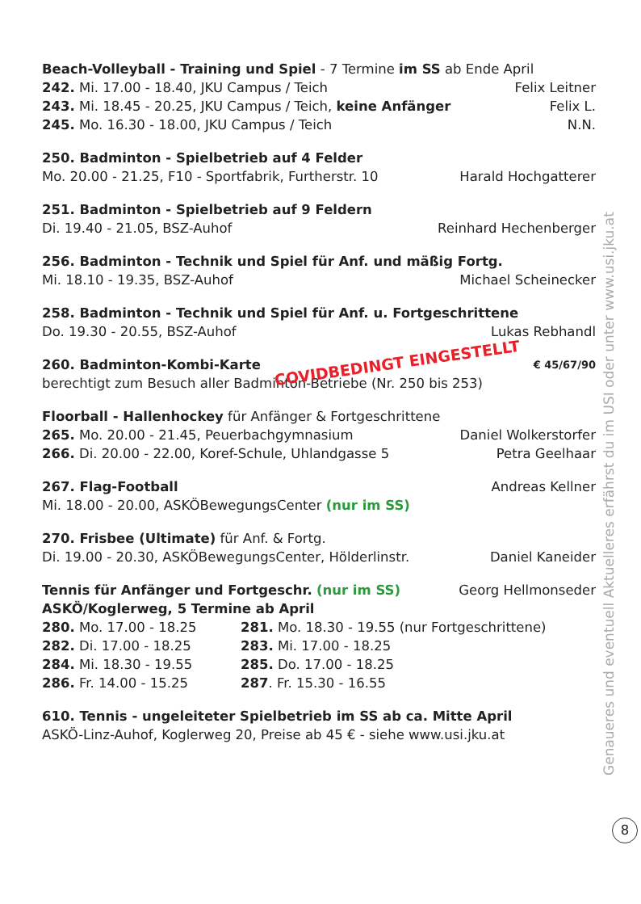Beach-Volleyball - Training und Spiel - 7 Termine im SS ab Ende April
242. Mi. 17.00 - 18.40, JKU Campus / Teich Felix Leitner
243. Mi. 18.45 - 20.25, JKU Campus / Teich, keine Anfänger Felix L.
245. Mo. 16.30 - 18.00, JKU Campus / Teich N.N.
250. Badminton - Spielbetrieb auf 4 Felder
Mo. 20.00 - 21.25, F10 - Sportfabrik, Furtherstr. 10 Harald Hochgatterer
251. Badminton - Spielbetrieb auf 9 Feldern
Di. 19.40 - 21.05, BSZ-Auhof Reinhard Hechenberger
256. Badminton - Technik und Spiel für Anf. und mäßig Fortg.
Mi. 18.10 - 19.35, BSZ-Auhof Michael Scheinecker
258. Badminton - Technik und Spiel für Anf. u. Fortgeschrittene
Do. 19.30 - 20.55, BSZ-Auhof Lukas Rebhandl
260. Badminton-Kombi-Karte COVIDBEDINGT EINGESTELLT € 45/67/90
berechtigt zum Besuch aller Badminton-Betriebe (Nr. 250 bis 253)
Floorball - Hallenhockey für Anfänger & Fortgeschrittene
265. Mo. 20.00 - 21.45, Peuerbachgymnasium Daniel Wolkerstorfer
266. Di. 20.00 - 22.00, Koref-Schule, Uhlandgasse 5 Petra Geelhaar
267. Flag-Football Andreas Kellner
Mi. 18.00 - 20.00, ASKÖBewegungsCenter (nur im SS)
270. Frisbee (Ultimate) für Anf. & Fortg.
Di. 19.00 - 20.30, ASKÖBewegungsCenter, Hölderlinstr. Daniel Kaneider
Tennis für Anfänger und Fortgeschr. (nur im SS) Georg Hellmonseder
ASKÖ/Koglerweg, 5 Termine ab April
280. Mo. 17.00 - 18.25 281. Mo. 18.30 - 19.55 (nur Fortgeschrittene) 282. Di. 17.00 - 18.25 283. Mi. 17.00 - 18.25 284. Mi. 18.30 - 19.55 285. Do. 17.00 - 18.25 286. Fr. 14.00 - 15.25 287. Fr. 15.30 - 16.55
610. Tennis - ungeleiteter Spielbetrieb im SS ab ca. Mitte April
ASKÖ-Linz-Auhof, Koglerweg 20, Preise ab 45 € - siehe www.usi.jku.at
Genaueres und eventuell Aktuelleres erfährst du im USI oder unter www.usi.jku.at
8